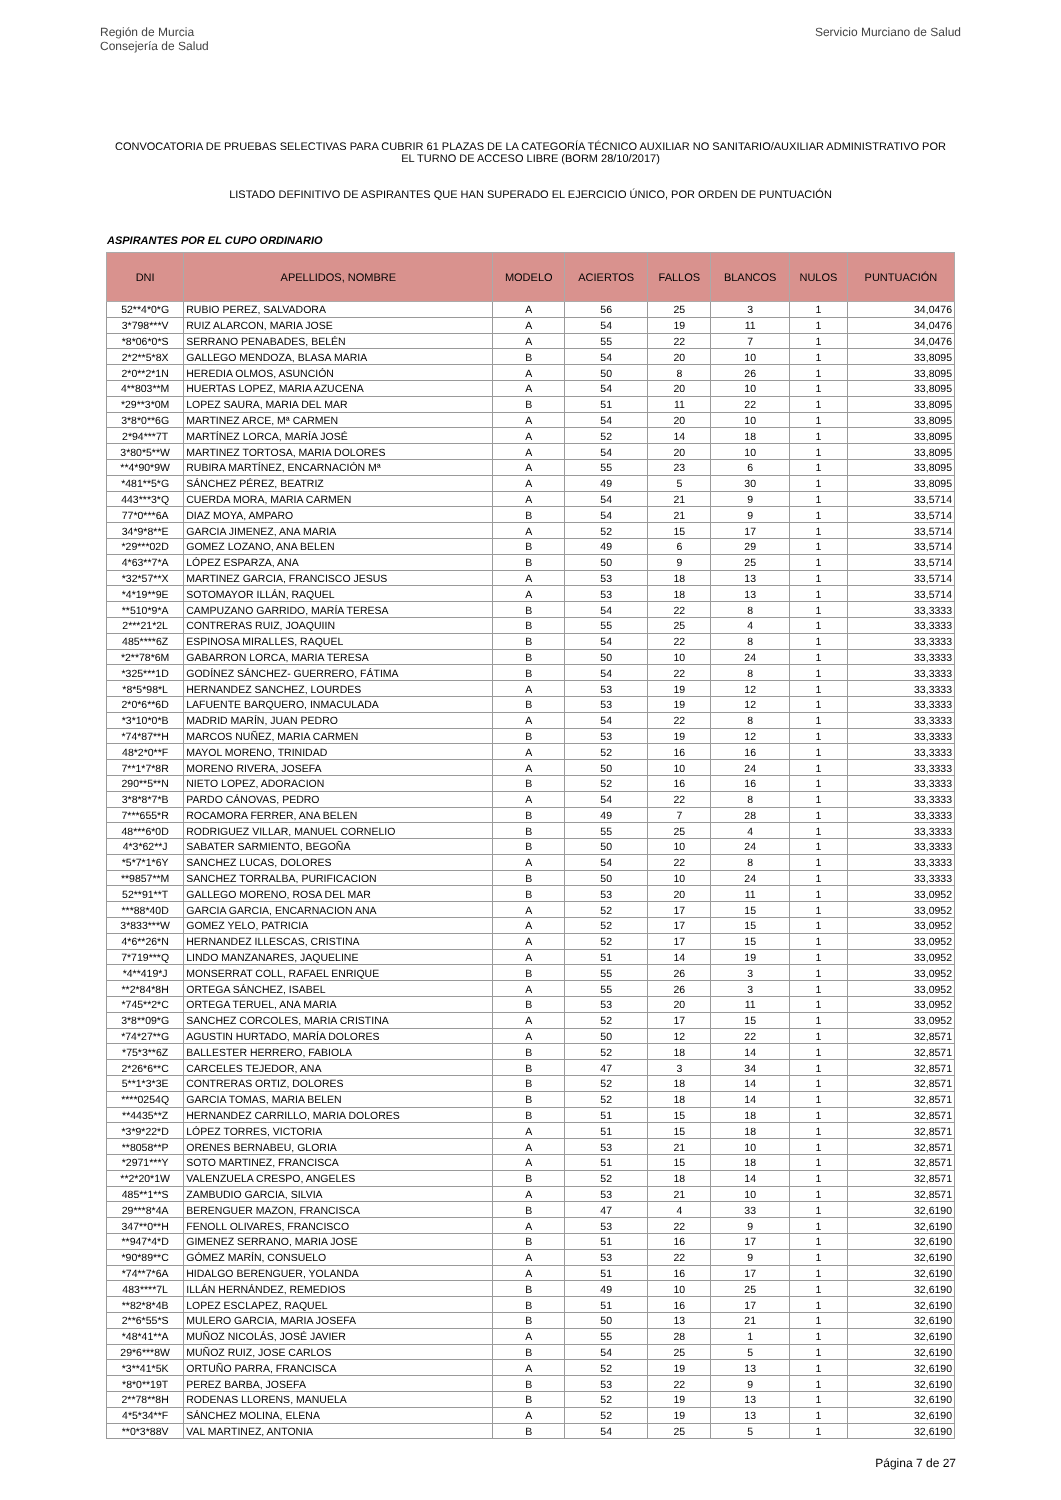Región de Murcia
Consejería de Salud
Servicio Murciano de Salud
CONVOCATORIA DE PRUEBAS SELECTIVAS PARA CUBRIR 61 PLAZAS DE LA CATEGORÍA TÉCNICO AUXILIAR NO SANITARIO/AUXILIAR ADMINISTRATIVO POR EL TURNO DE ACCESO LIBRE (BORM 28/10/2017)
LISTADO DEFINITIVO DE ASPIRANTES QUE HAN SUPERADO EL EJERCICIO ÚNICO, POR ORDEN DE PUNTUACIÓN
ASPIRANTES POR EL CUPO ORDINARIO
| DNI | APELLIDOS, NOMBRE | MODELO | ACIERTOS | FALLOS | BLANCOS | NULOS | PUNTUACIÓN |
| --- | --- | --- | --- | --- | --- | --- | --- |
| 52**4*0*G | RUBIO PEREZ, SALVADORA | A | 56 | 25 | 3 | 1 | 34,0476 |
| 3*798***V | RUIZ ALARCON, MARIA JOSE | A | 54 | 19 | 11 | 1 | 34,0476 |
| *8*06*0*S | SERRANO PENABADES, BELÉN | A | 55 | 22 | 7 | 1 | 34,0476 |
| 2*2**5*8X | GALLEGO MENDOZA, BLASA MARIA | B | 54 | 20 | 10 | 1 | 33,8095 |
| 2*0**2*1N | HEREDIA OLMOS, ASUNCIÓN | A | 50 | 8 | 26 | 1 | 33,8095 |
| 4**803**M | HUERTAS LOPEZ, MARIA AZUCENA | A | 54 | 20 | 10 | 1 | 33,8095 |
| *29**3*0M | LOPEZ SAURA, MARIA DEL MAR | B | 51 | 11 | 22 | 1 | 33,8095 |
| 3*8*0**6G | MARTINEZ ARCE, Mª CARMEN | A | 54 | 20 | 10 | 1 | 33,8095 |
| 2*94***7T | MARTÍNEZ LORCA, MARÍA JOSÉ | A | 52 | 14 | 18 | 1 | 33,8095 |
| 3*80*5**W | MARTINEZ TORTOSA, MARIA DOLORES | A | 54 | 20 | 10 | 1 | 33,8095 |
| **4*90*9W | RUBIRA MARTÍNEZ, ENCARNACIÓN Mª | A | 55 | 23 | 6 | 1 | 33,8095 |
| *481**5*G | SÁNCHEZ PÉREZ, BEATRIZ | A | 49 | 5 | 30 | 1 | 33,8095 |
| 443***3*Q | CUERDA MORA, MARIA CARMEN | A | 54 | 21 | 9 | 1 | 33,5714 |
| 77*0***6A | DIAZ MOYA, AMPARO | B | 54 | 21 | 9 | 1 | 33,5714 |
| 34*9*8**E | GARCIA JIMENEZ, ANA MARIA | A | 52 | 15 | 17 | 1 | 33,5714 |
| *29***02D | GOMEZ LOZANO, ANA BELEN | B | 49 | 6 | 29 | 1 | 33,5714 |
| 4*63**7*A | LÓPEZ ESPARZA, ANA | B | 50 | 9 | 25 | 1 | 33,5714 |
| *32*57**X | MARTINEZ GARCIA, FRANCISCO JESUS | A | 53 | 18 | 13 | 1 | 33,5714 |
| *4*19**9E | SOTOMAYOR ILLÁN, RAQUEL | A | 53 | 18 | 13 | 1 | 33,5714 |
| **510*9*A | CAMPUZANO GARRIDO, MARÍA TERESA | B | 54 | 22 | 8 | 1 | 33,3333 |
| 2***21*2L | CONTRERAS RUIZ, JOAQUIIN | B | 55 | 25 | 4 | 1 | 33,3333 |
| 485****6Z | ESPINOSA MIRALLES, RAQUEL | B | 54 | 22 | 8 | 1 | 33,3333 |
| *2**78*6M | GABARRON LORCA, MARIA TERESA | B | 50 | 10 | 24 | 1 | 33,3333 |
| *325***1D | GODÍNEZ SÁNCHEZ- GUERRERO, FÁTIMA | B | 54 | 22 | 8 | 1 | 33,3333 |
| *8*5*98*L | HERNANDEZ SANCHEZ, LOURDES | A | 53 | 19 | 12 | 1 | 33,3333 |
| 2*0*6**6D | LAFUENTE BARQUERO, INMACULADA | B | 53 | 19 | 12 | 1 | 33,3333 |
| *3*10*0*B | MADRID MARÍN, JUAN PEDRO | A | 54 | 22 | 8 | 1 | 33,3333 |
| *74*87**H | MARCOS NUÑEZ, MARIA CARMEN | B | 53 | 19 | 12 | 1 | 33,3333 |
| 48*2*0**F | MAYOL MORENO, TRINIDAD | A | 52 | 16 | 16 | 1 | 33,3333 |
| 7**1*7*8R | MORENO RIVERA, JOSEFA | A | 50 | 10 | 24 | 1 | 33,3333 |
| 290**5**N | NIETO LOPEZ, ADORACION | B | 52 | 16 | 16 | 1 | 33,3333 |
| 3*8*8*7*B | PARDO CÁNOVAS, PEDRO | A | 54 | 22 | 8 | 1 | 33,3333 |
| 7***655*R | ROCAMORA FERRER, ANA BELEN | B | 49 | 7 | 28 | 1 | 33,3333 |
| 48***6*0D | RODRIGUEZ VILLAR, MANUEL CORNELIO | B | 55 | 25 | 4 | 1 | 33,3333 |
| 4*3*62**J | SABATER SARMIENTO, BEGOÑA | B | 50 | 10 | 24 | 1 | 33,3333 |
| *5*7*1*6Y | SANCHEZ LUCAS, DOLORES | A | 54 | 22 | 8 | 1 | 33,3333 |
| **9857**M | SANCHEZ TORRALBA, PURIFICACION | B | 50 | 10 | 24 | 1 | 33,3333 |
| 52**91**T | GALLEGO MORENO, ROSA DEL MAR | B | 53 | 20 | 11 | 1 | 33,0952 |
| ***88*40D | GARCIA GARCIA, ENCARNACION ANA | A | 52 | 17 | 15 | 1 | 33,0952 |
| 3*833***W | GOMEZ YELO, PATRICIA | A | 52 | 17 | 15 | 1 | 33,0952 |
| 4*6**26*N | HERNANDEZ ILLESCAS, CRISTINA | A | 52 | 17 | 15 | 1 | 33,0952 |
| 7*719***Q | LINDO MANZANARES, JAQUELINE | A | 51 | 14 | 19 | 1 | 33,0952 |
| *4**419*J | MONSERRAT COLL, RAFAEL ENRIQUE | B | 55 | 26 | 3 | 1 | 33,0952 |
| **2*84*8H | ORTEGA SÁNCHEZ, ISABEL | A | 55 | 26 | 3 | 1 | 33,0952 |
| *745**2*C | ORTEGA TERUEL, ANA MARIA | B | 53 | 20 | 11 | 1 | 33,0952 |
| 3*8**09*G | SANCHEZ CORCOLES, MARIA CRISTINA | A | 52 | 17 | 15 | 1 | 33,0952 |
| *74*27**G | AGUSTIN HURTADO, MARÍA DOLORES | A | 50 | 12 | 22 | 1 | 32,8571 |
| *75*3**6Z | BALLESTER HERRERO, FABIOLA | B | 52 | 18 | 14 | 1 | 32,8571 |
| 2*26*6**C | CARCELES TEJEDOR, ANA | B | 47 | 3 | 34 | 1 | 32,8571 |
| 5**1*3*3E | CONTRERAS ORTIZ, DOLORES | B | 52 | 18 | 14 | 1 | 32,8571 |
| ****0254Q | GARCIA TOMAS, MARIA BELEN | B | 52 | 18 | 14 | 1 | 32,8571 |
| **4435**Z | HERNANDEZ CARRILLO, MARIA DOLORES | B | 51 | 15 | 18 | 1 | 32,8571 |
| *3*9*22*D | LÓPEZ TORRES, VICTORIA | A | 51 | 15 | 18 | 1 | 32,8571 |
| **8058**P | ORENES BERNABEU, GLORIA | A | 53 | 21 | 10 | 1 | 32,8571 |
| *2971***Y | SOTO MARTINEZ, FRANCISCA | A | 51 | 15 | 18 | 1 | 32,8571 |
| **2*20*1W | VALENZUELA CRESPO, ANGELES | B | 52 | 18 | 14 | 1 | 32,8571 |
| 485**1**S | ZAMBUDIO GARCIA, SILVIA | A | 53 | 21 | 10 | 1 | 32,8571 |
| 29***8*4A | BERENGUER MAZON, FRANCISCA | B | 47 | 4 | 33 | 1 | 32,6190 |
| 347**0**H | FENOLL OLIVARES, FRANCISCO | A | 53 | 22 | 9 | 1 | 32,6190 |
| **947*4*D | GIMENEZ SERRANO, MARIA JOSE | B | 51 | 16 | 17 | 1 | 32,6190 |
| *90*89**C | GÓMEZ MARÍN, CONSUELO | A | 53 | 22 | 9 | 1 | 32,6190 |
| *74**7*6A | HIDALGO BERENGUER, YOLANDA | A | 51 | 16 | 17 | 1 | 32,6190 |
| 483****7L | ILLÁN HERNÁNDEZ, REMEDIOS | B | 49 | 10 | 25 | 1 | 32,6190 |
| **82*8*4B | LOPEZ ESCLAPEZ, RAQUEL | B | 51 | 16 | 17 | 1 | 32,6190 |
| 2**6*55*S | MULERO GARCIA, MARIA JOSEFA | B | 50 | 13 | 21 | 1 | 32,6190 |
| *48*41**A | MUÑOZ NICOLÁS, JOSÉ JAVIER | A | 55 | 28 | 1 | 1 | 32,6190 |
| 29*6***8W | MUÑOZ RUIZ, JOSE CARLOS | B | 54 | 25 | 5 | 1 | 32,6190 |
| *3**41*5K | ORTUÑO PARRA, FRANCISCA | A | 52 | 19 | 13 | 1 | 32,6190 |
| *8*0**19T | PEREZ BARBA, JOSEFA | B | 53 | 22 | 9 | 1 | 32,6190 |
| 2**78**8H | RODENAS LLORENS, MANUELA | B | 52 | 19 | 13 | 1 | 32,6190 |
| 4*5*34**F | SÁNCHEZ MOLINA, ELENA | A | 52 | 19 | 13 | 1 | 32,6190 |
| **0*3*88V | VAL MARTINEZ, ANTONIA | B | 54 | 25 | 5 | 1 | 32,6190 |
Página 7 de 27